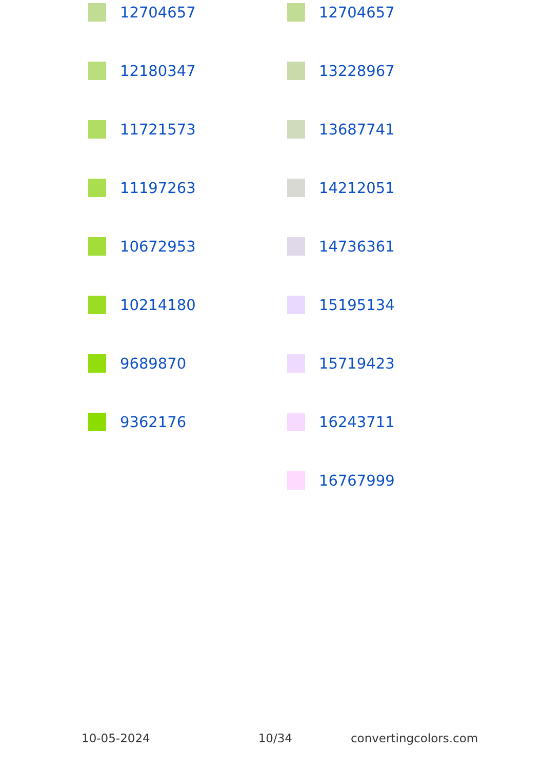12704657
12180347
11721573
11197263
10672953
10214180
9689870
9362176
12704657
13228967
13687741
14212051
14736361
15195134
15719423
16243711
16767999
10-05-2024 10/34 convertingcolors.com